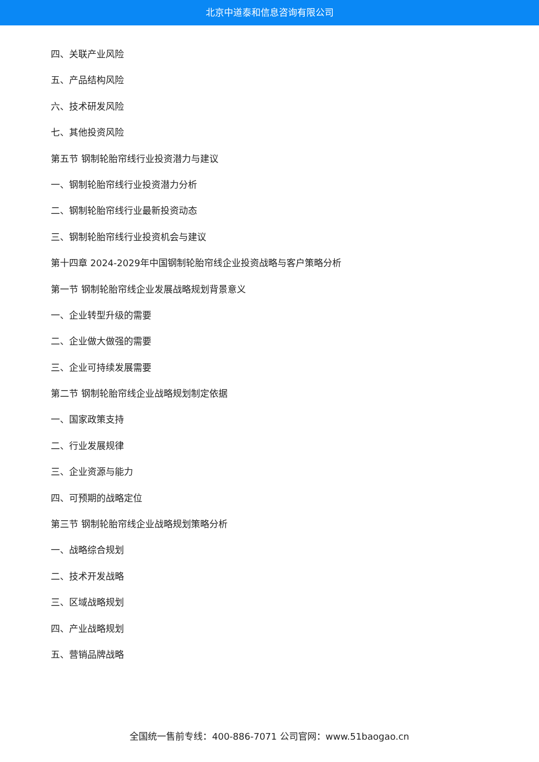北京中道泰和信息咨询有限公司
四、关联产业风险
五、产品结构风险
六、技术研发风险
七、其他投资风险
第五节 钢制轮胎帘线行业投资潜力与建议
一、钢制轮胎帘线行业投资潜力分析
二、钢制轮胎帘线行业最新投资动态
三、钢制轮胎帘线行业投资机会与建议
第十四章 2024-2029年中国钢制轮胎帘线企业投资战略与客户策略分析
第一节 钢制轮胎帘线企业发展战略规划背景意义
一、企业转型升级的需要
二、企业做大做强的需要
三、企业可持续发展需要
第二节 钢制轮胎帘线企业战略规划制定依据
一、国家政策支持
二、行业发展规律
三、企业资源与能力
四、可预期的战略定位
第三节 钢制轮胎帘线企业战略规划策略分析
一、战略综合规划
二、技术开发战略
三、区域战略规划
四、产业战略规划
五、营销品牌战略
全国统一售前专线：400-886-7071 公司官网：www.51baogao.cn